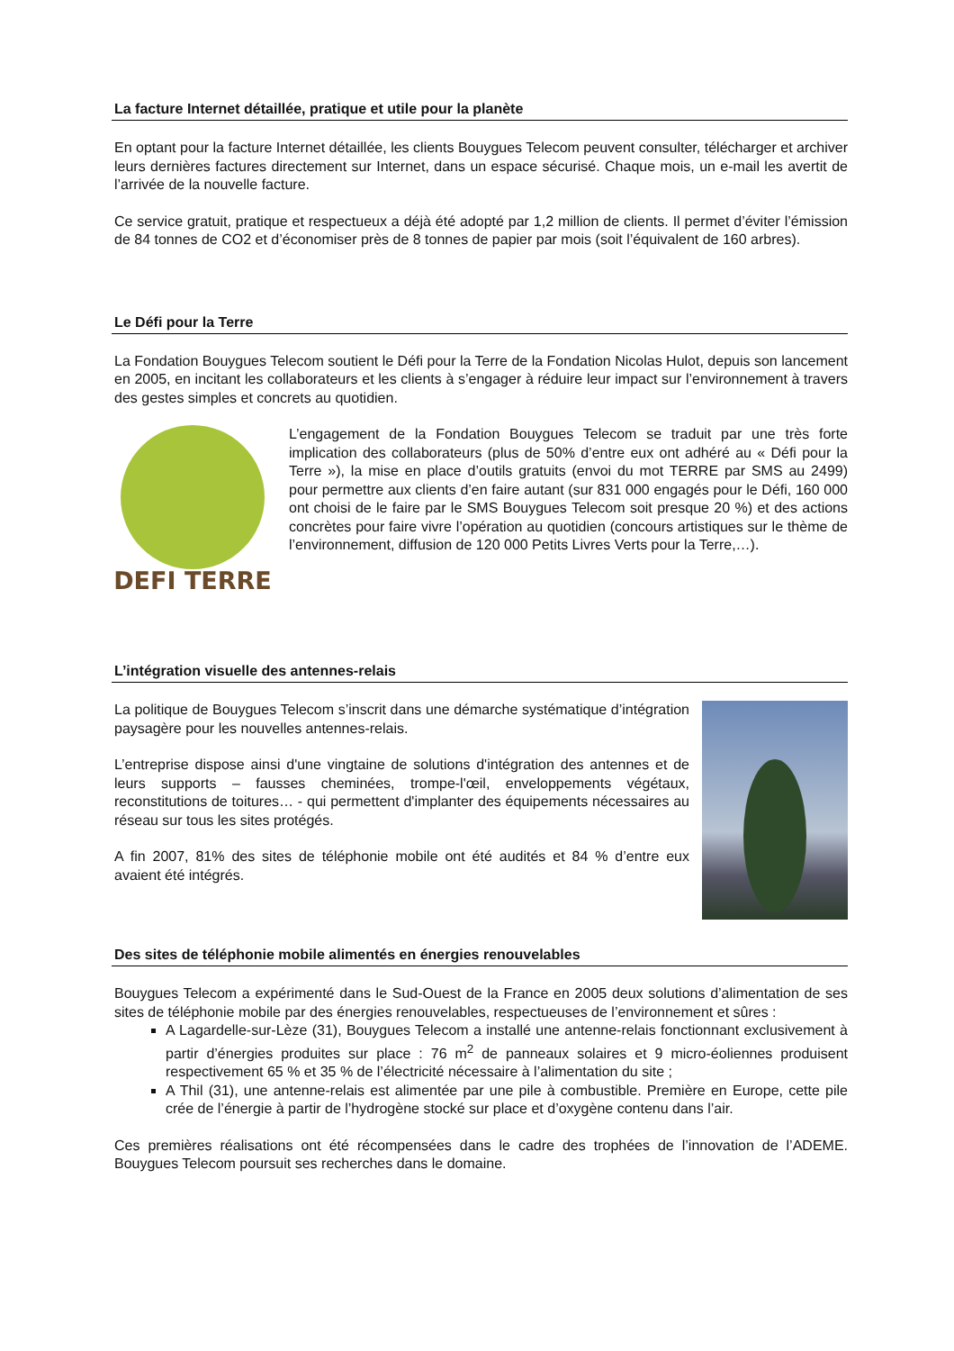La facture Internet détaillée, pratique et utile pour la planète
En optant pour la facture Internet détaillée, les clients Bouygues Telecom peuvent consulter, télécharger et archiver leurs dernières factures directement sur Internet, dans un espace sécurisé. Chaque mois, un e-mail les avertit de l’arrivée de la nouvelle facture.
Ce service gratuit, pratique et respectueux a déjà été adopté par 1,2 million de clients. Il permet d’éviter l’émission de 84 tonnes de CO2 et d’économiser près de 8 tonnes de papier par mois (soit l’équivalent de 160 arbres).
Le Défi pour la Terre
La Fondation Bouygues Telecom soutient le Défi pour la Terre de la Fondation Nicolas Hulot, depuis son lancement en 2005, en incitant les collaborateurs et les clients à s’engager à réduire leur impact sur l’environnement à travers des gestes simples et concrets au quotidien.
DEFI TERRE
L’engagement de la Fondation Bouygues Telecom se traduit par une très forte implication des collaborateurs (plus de 50% d’entre eux ont adhéré au « Défi pour la Terre »), la mise en place d’outils gratuits (envoi du mot TERRE par SMS au 2499) pour permettre aux clients d’en faire autant (sur 831 000 engagés pour le Défi, 160 000 ont choisi de le faire par le SMS Bouygues Telecom soit presque 20 %) et des actions concrètes pour faire vivre l’opération au quotidien (concours artistiques sur le thème de l’environnement, diffusion de 120 000 Petits Livres Verts pour la Terre,…).
L’intégration visuelle des antennes-relais
La politique de Bouygues Telecom s’inscrit dans une démarche systématique d’intégration paysagère pour les nouvelles antennes-relais.
L’entreprise dispose ainsi d'une vingtaine de solutions d'intégration des antennes et de leurs supports – fausses cheminées, trompe-l'œil, enveloppements végétaux, reconstitutions de toitures… - qui permettent d'implanter des équipements nécessaires au réseau sur tous les sites protégés.
A fin 2007, 81% des sites de téléphonie mobile ont été audités et 84 % d’entre eux avaient été intégrés.
Des sites de téléphonie mobile alimentés en énergies renouvelables
Bouygues Telecom a expérimenté dans le Sud-Ouest de la France en 2005 deux solutions d’alimentation de ses sites de téléphonie mobile par des énergies renouvelables, respectueuses de l’environnement et sûres :
A Lagardelle-sur-Lèze (31), Bouygues Telecom a installé une antenne-relais fonctionnant exclusivement à partir d’énergies produites sur place : 76 m<sup>2</sup> de panneaux solaires et 9 micro-éoliennes produisent respectivement 65 % et 35 % de l’électricité nécessaire à l’alimentation du site ;
A Thil (31), une antenne-relais est alimentée par une pile à combustible. Première en Europe, cette pile crée de l’énergie à partir de l’hydrogène stocké sur place et d’oxygène contenu dans l’air.
Ces premières réalisations ont été récompensées dans le cadre des trophées de l’innovation de l’ADEME. Bouygues Telecom poursuit ses recherches dans le domaine.